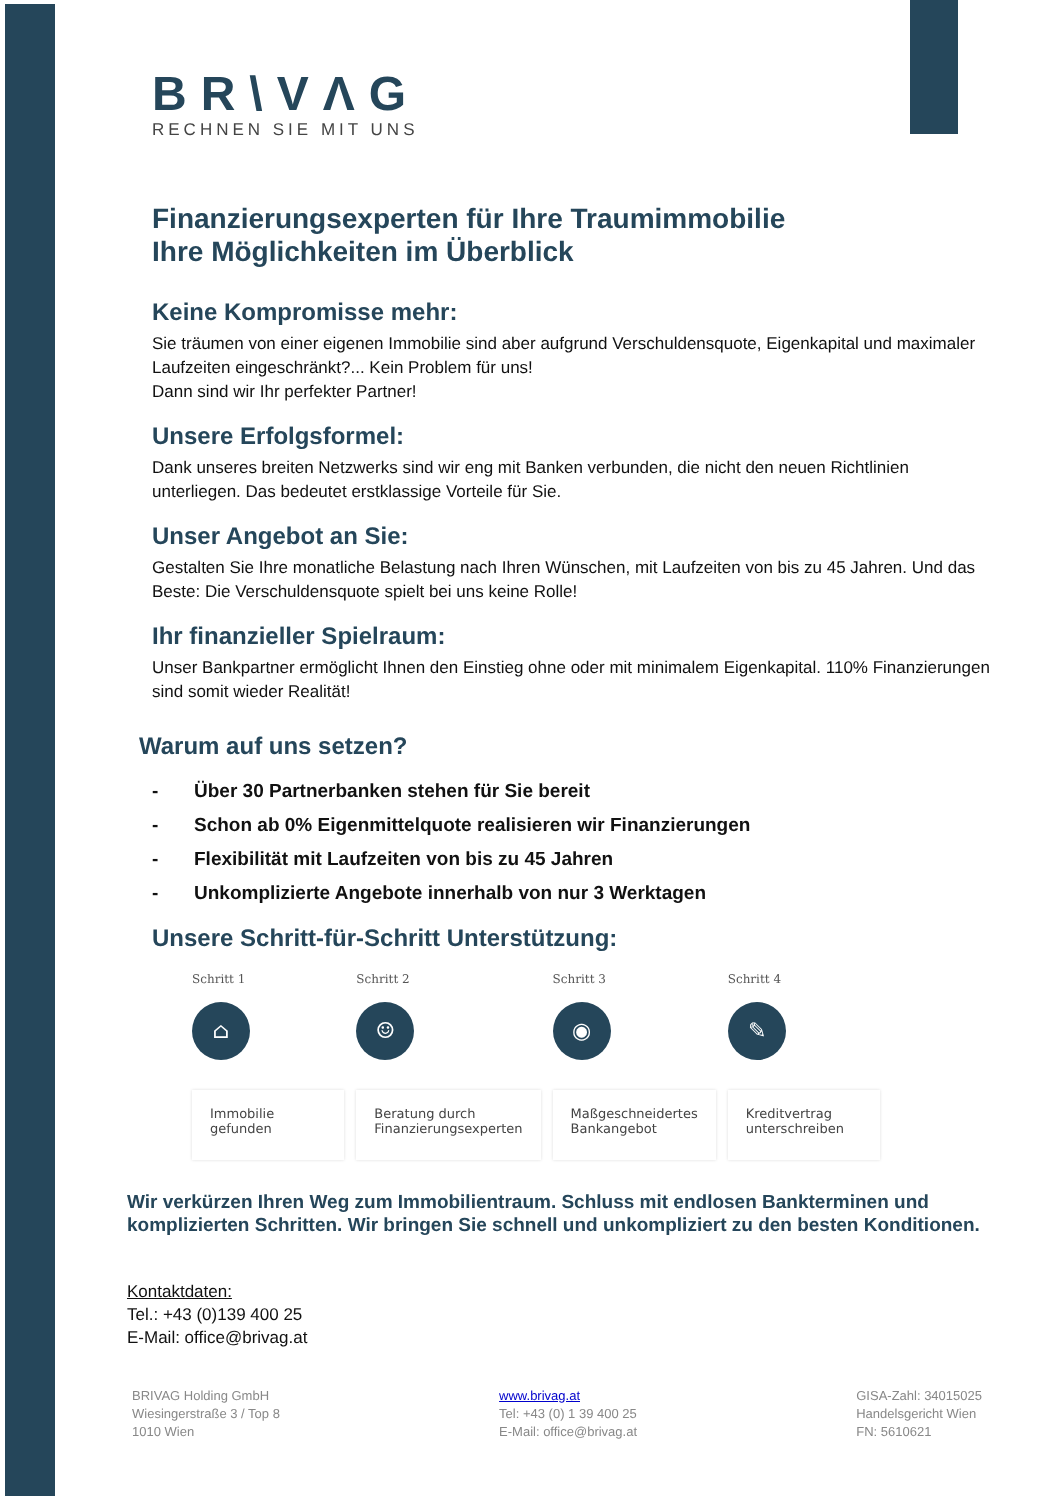BR\VΛG
RECHNEN SIE MIT UNS
Finanzierungsexperten für Ihre Traumimmobilie
Ihre Möglichkeiten im Überblick
Keine Kompromisse mehr:
Sie träumen von einer eigenen Immobilie sind aber aufgrund Verschuldensquote, Eigenkapital und maximaler Laufzeiten eingeschränkt?... Kein Problem für uns!
Dann sind wir Ihr perfekter Partner!
Unsere Erfolgsformel:
Dank unseres breiten Netzwerks sind wir eng mit Banken verbunden, die nicht den neuen Richtlinien unterliegen. Das bedeutet erstklassige Vorteile für Sie.
Unser Angebot an Sie:
Gestalten Sie Ihre monatliche Belastung nach Ihren Wünschen, mit Laufzeiten von bis zu 45 Jahren. Und das Beste: Die Verschuldensquote spielt bei uns keine Rolle!
Ihr finanzieller Spielraum:
Unser Bankpartner ermöglicht Ihnen den Einstieg ohne oder mit minimalem Eigenkapital. 110% Finanzierungen sind somit wieder Realität!
Warum auf uns setzen?
- Über 30 Partnerbanken stehen für Sie bereit
- Schon ab 0% Eigenmittelquote realisieren wir Finanzierungen
- Flexibilität mit Laufzeiten von bis zu 45 Jahren
- Unkomplizierte Angebote innerhalb von nur 3 Werktagen
Unsere Schritt-für-Schritt Unterstützung:
Schritt 1
⌂
Immobilie
gefunden
Schritt 2
☺
Beratung durch
Finanzierungsexperten
Schritt 3
◉
Maßgeschneidertes
Bankangebot
Schritt 4
✎
Kreditvertrag
unterschreiben
Wir verkürzen Ihren Weg zum Immobilientraum. Schluss mit endlosen Bankterminen und komplizierten Schritten. Wir bringen Sie schnell und unkompliziert zu den besten Konditionen.
Kontaktdaten:
Tel.: +43 (0)139 400 25
E-Mail: office@brivag.at
BRIVAG Holding GmbH
Wiesingerstraße 3 / Top 8
1010 Wien
www.brivag.at
Tel: +43 (0) 1 39 400 25
E-Mail: office@brivag.at
GISA-Zahl: 34015025
Handelsgericht Wien
FN: 5610621